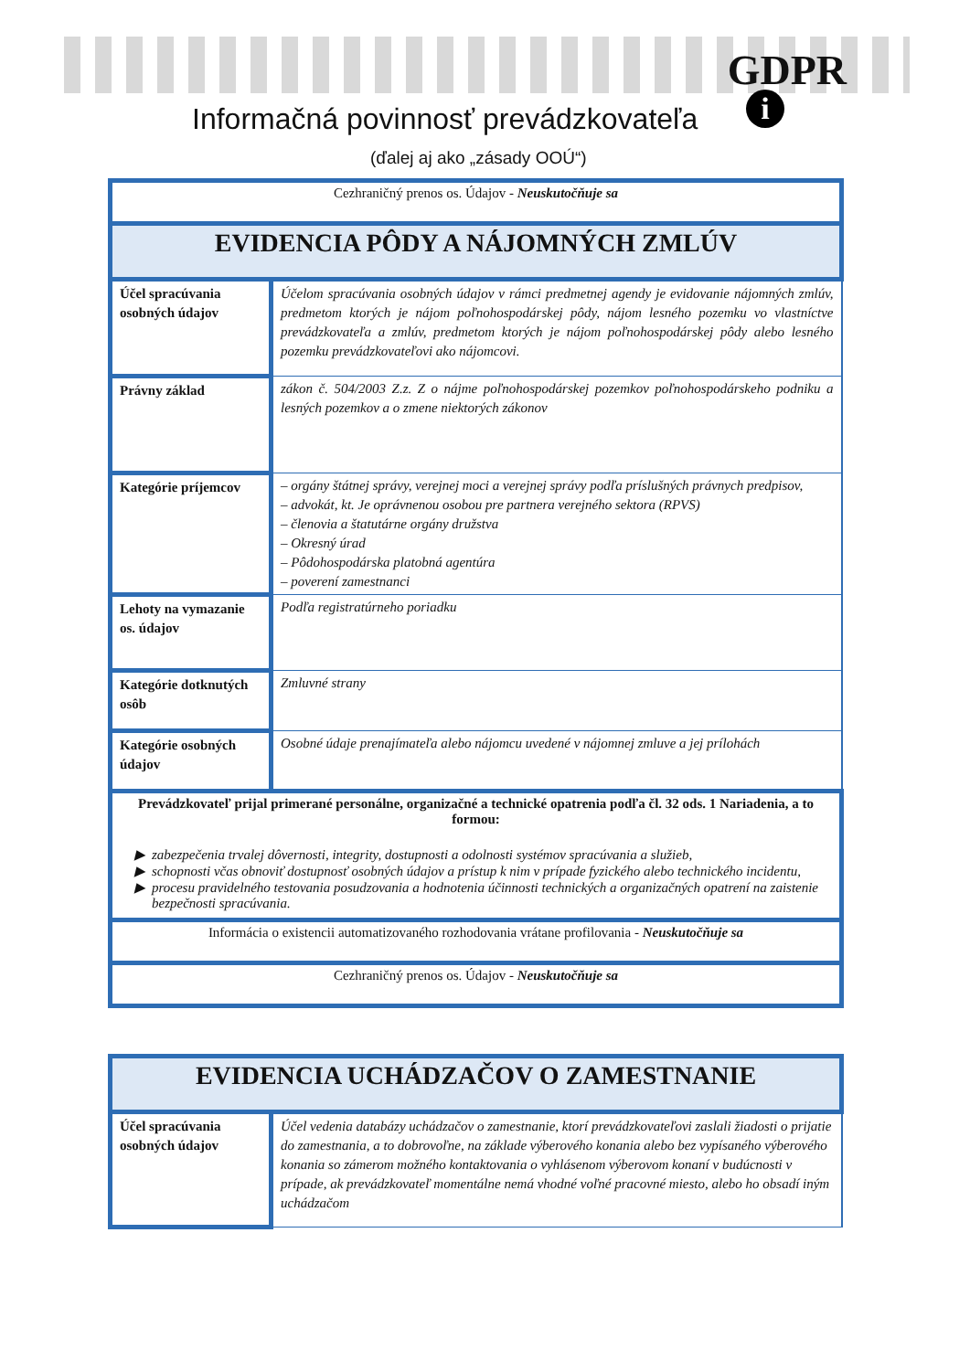GDPR
i
Informačná povinnosť prevádzkovateľa
(ďalej aj ako „zásady OOÚ“)
| Cezhraničný prenos os. Údajov - Neuskutočňuje sa | |
| EVIDENCIA PÔDY A NÁJOMNÝCH ZMLÚV | |
| Účel spracúvania osobných údajov | Účelom spracúvania osobných údajov v rámci predmetnej agendy je evidovanie nájomných zmlúv, predmetom ktorých je nájom poľnohospodárskej pôdy, nájom lesného pozemku vo vlastníctve prevádzkovateľa a zmlúv, predmetom ktorých je nájom poľnohospodárskej pôdy alebo lesného pozemku prevádzkovateľovi ako nájomcovi. |
| Právny základ | zákon č. 504/2003 Z.z. Z o nájme poľnohospodárskej pozemkov poľnohospodárskeho podniku a lesných pozemkov a o zmene niektorých zákonov |
| Kategórie príjemcov | – orgány štátnej správy, verejnej moci a verejnej správy podľa príslušných právnych predpisov, – advokát, kt. Je oprávnenou osobou pre partnera verejného sektora (RPVS) – členovia a štatutárne orgány družstva – Okresný úrad – Pôdohospodárska platobná agentúra – poverení zamestnanci |
| Lehoty na vymazanie os. údajov | Podľa registratúrneho poriadku |
| Kategórie dotknutých osôb | Zmluvné strany |
| Kategórie osobných údajov | Osobné údaje prenajímateľa alebo nájomcu uvedené v nájomnej zmluve a jej prílohách |
| Prevádzkovateľ prijal primerané personálne, organizačné a technické opatrenia podľa čl. 32 ods. 1 Nariadenia, a to formou: zabezpečenia trvalej dôvernosti, integrity, dostupnosti a odolnosti systémov spracúvania a služieb, schopnosti včas obnoviť dostupnosť osobných údajov a prístup k nim v prípade fyzického alebo technického incidentu, procesu pravidelného testovania posudzovania a hodnotenia účinnosti technických a organizačných opatrení na zaistenie bezpečnosti spracúvania. | |
| Informácia o existencii automatizovaného rozhodovania vrátane profilovania - Neuskutočňuje sa | |
| Cezhraničný prenos os. Údajov - Neuskutočňuje sa | |
| EVIDENCIA UCHÁDZAČOV O ZAMESTNANIE | |
| Účel spracúvania osobných údajov | Účel vedenia databázy uchádzačov o zamestnanie, ktorí prevádzkovateľovi zaslali žiadosti o prijatie do zamestnania, a to dobrovoľne, na základe výberového konania alebo bez vypísaného výberového konania so zámerom možného kontaktovania o vyhlásenom výberovom konaní v budúcnosti v prípade, ak prevádzkovateľ momentálne nemá vhodné voľné pracovné miesto, alebo ho obsadí iným uchádzačom |